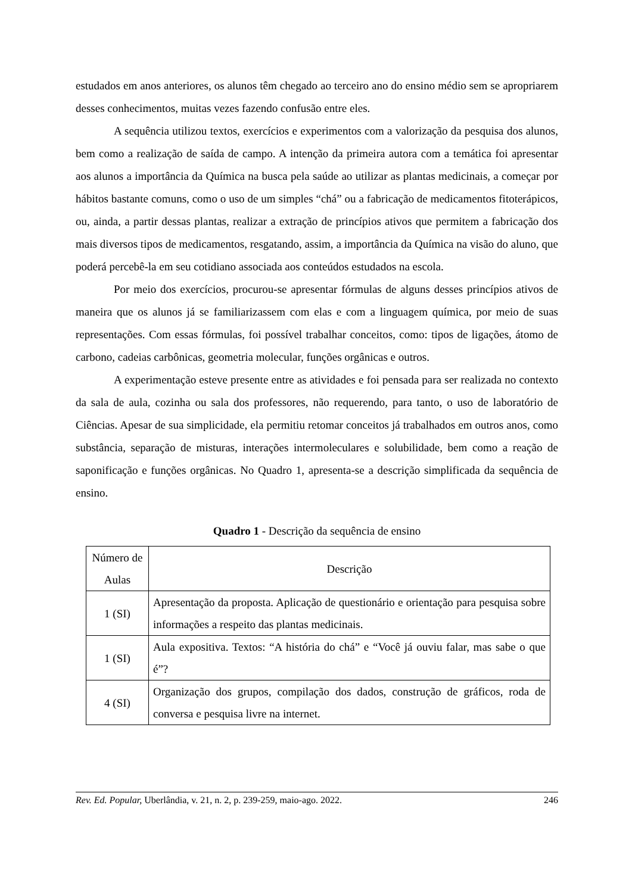estudados em anos anteriores, os alunos têm chegado ao terceiro ano do ensino médio sem se apropriarem desses conhecimentos, muitas vezes fazendo confusão entre eles.
A sequência utilizou textos, exercícios e experimentos com a valorização da pesquisa dos alunos, bem como a realização de saída de campo. A intenção da primeira autora com a temática foi apresentar aos alunos a importância da Química na busca pela saúde ao utilizar as plantas medicinais, a começar por hábitos bastante comuns, como o uso de um simples “chá” ou a fabricação de medicamentos fitoterápicos, ou, ainda, a partir dessas plantas, realizar a extração de princípios ativos que permitem a fabricação dos mais diversos tipos de medicamentos, resgatando, assim, a importância da Química na visão do aluno, que poderá percebê-la em seu cotidiano associada aos conteúdos estudados na escola.
Por meio dos exercícios, procurou-se apresentar fórmulas de alguns desses princípios ativos de maneira que os alunos já se familiarizassem com elas e com a linguagem química, por meio de suas representações. Com essas fórmulas, foi possível trabalhar conceitos, como: tipos de ligações, átomo de carbono, cadeias carbônicas, geometria molecular, funções orgânicas e outros.
A experimentação esteve presente entre as atividades e foi pensada para ser realizada no contexto da sala de aula, cozinha ou sala dos professores, não requerendo, para tanto, o uso de laboratório de Ciências. Apesar de sua simplicidade, ela permitiu retomar conceitos já trabalhados em outros anos, como substância, separação de misturas, interações intermoleculares e solubilidade, bem como a reação de saponificação e funções orgânicas. No Quadro 1, apresenta-se a descrição simplificada da sequência de ensino.
Quadro 1 - Descrição da sequência de ensino
| Número de Aulas | Descrição |
| --- | --- |
| 1 (SI) | Apresentação da proposta. Aplicação de questionário e orientação para pesquisa sobre informações a respeito das plantas medicinais. |
| 1 (SI) | Aula expositiva. Textos: “A história do chá” e “Você já ouviu falar, mas sabe o que é”? |
| 4 (SI) | Organização dos grupos, compilação dos dados, construção de gráficos, roda de conversa e pesquisa livre na internet. |
Rev. Ed. Popular, Uberlândia, v. 21, n. 2, p. 239-259, maio-ago. 2022. 246